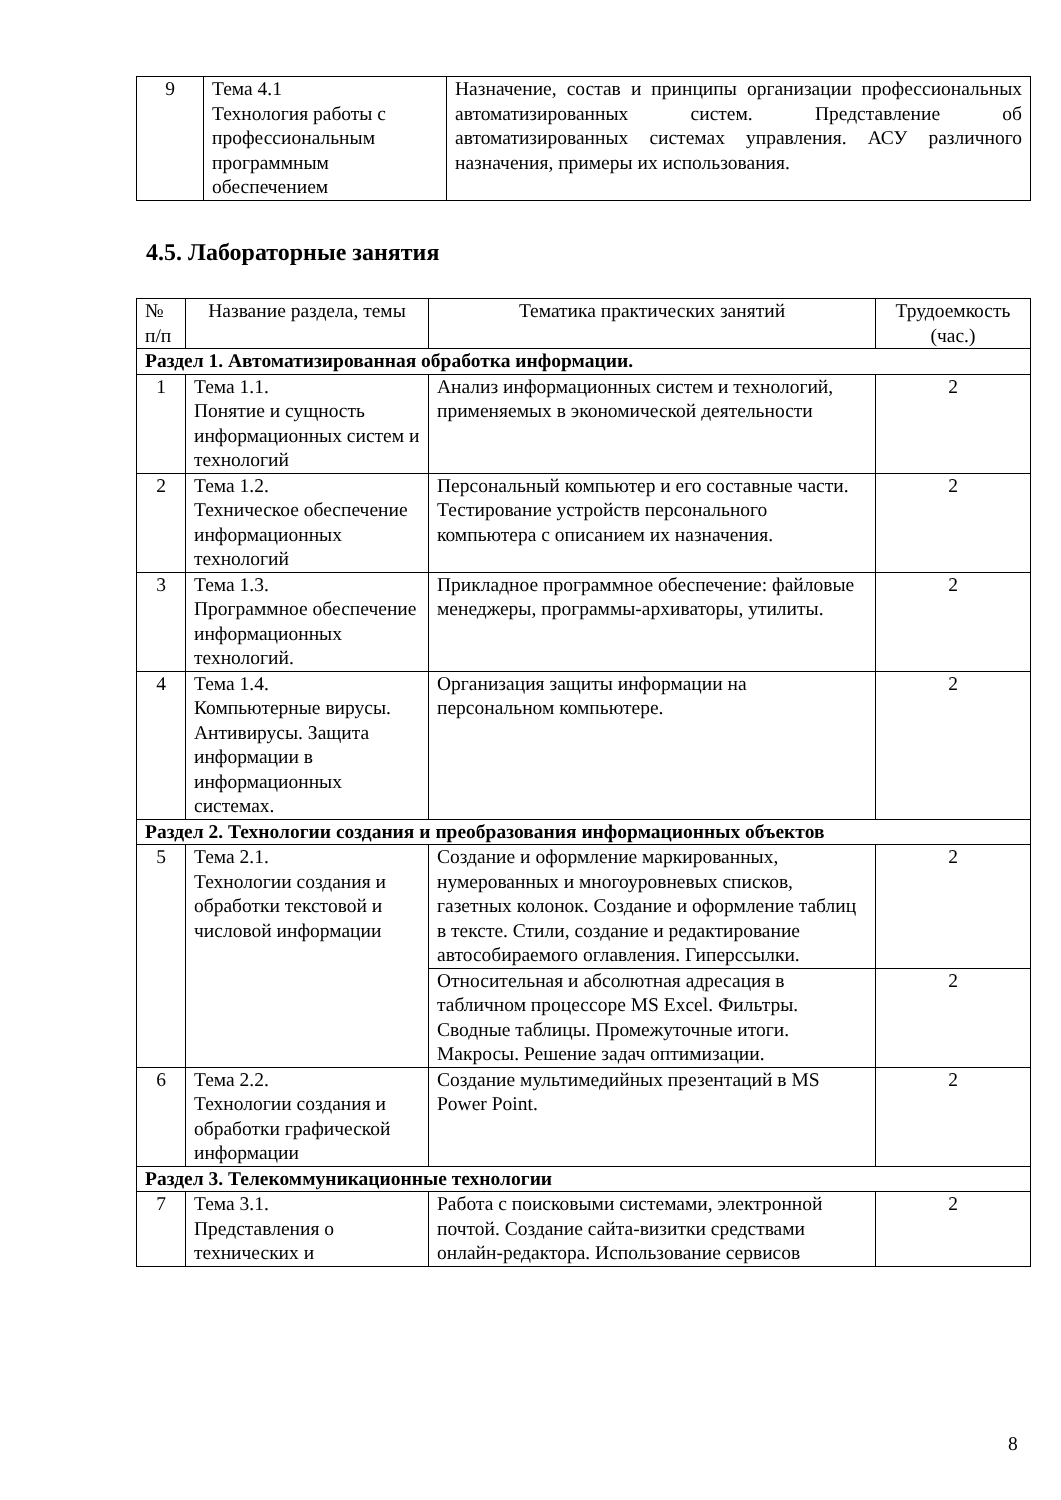| 9 | Тема 4.1 Технология работы с профессиональным программным обеспечением | Назначение, состав и принципы организации профессиональных автоматизированных систем. Представление об автоматизированных системах управления. АСУ различного назначения, примеры их использования. |
4.5. Лабораторные занятия
| № п/п | Название раздела, темы | Тематика практических занятий | Трудоемкость (час.) |
| --- | --- | --- | --- |
| Раздел 1. Автоматизированная обработка информации. | | | |
| 1 | Тема 1.1. Понятие и сущность информационных систем и технологий | Анализ информационных систем и технологий, применяемых в экономической деятельности | 2 |
| 2 | Тема 1.2. Техническое обеспечение информационных технологий | Персональный компьютер и его составные части. Тестирование устройств персонального компьютера с описанием их назначения. | 2 |
| 3 | Тема 1.3. Программное обеспечение информационных технологий. | Прикладное программное обеспечение: файловые менеджеры, программы-архиваторы, утилиты. | 2 |
| 4 | Тема 1.4. Компьютерные вирусы. Антивирусы. Защита информации в информационных системах. | Организация защиты информации на персональном компьютере. | 2 |
| Раздел 2. Технологии создания и преобразования информационных объектов | | | |
| 5 | Тема 2.1. Технологии создания и обработки текстовой и числовой информации | Создание и оформление маркированных, нумерованных и многоуровневых списков, газетных колонок. Создание и оформление таблиц в тексте. Стили, создание и редактирование автособираемого оглавления. Гиперссылки. | 2 |
| | | Относительная и абсолютная адресация в табличном процессоре MS Excel. Фильтры. Сводные таблицы. Промежуточные итоги. Макросы. Решение задач оптимизации. | 2 |
| 6 | Тема 2.2. Технологии создания и обработки графической информации | Создание мультимедийных презентаций в MS Power Point. | 2 |
| Раздел 3. Телекоммуникационные технологии | | | |
| 7 | Тема 3.1. Представления о технических и | Работа с поисковыми системами, электронной почтой. Создание сайта-визитки средствами онлайн-редактора. Использование сервисов | 2 |
8